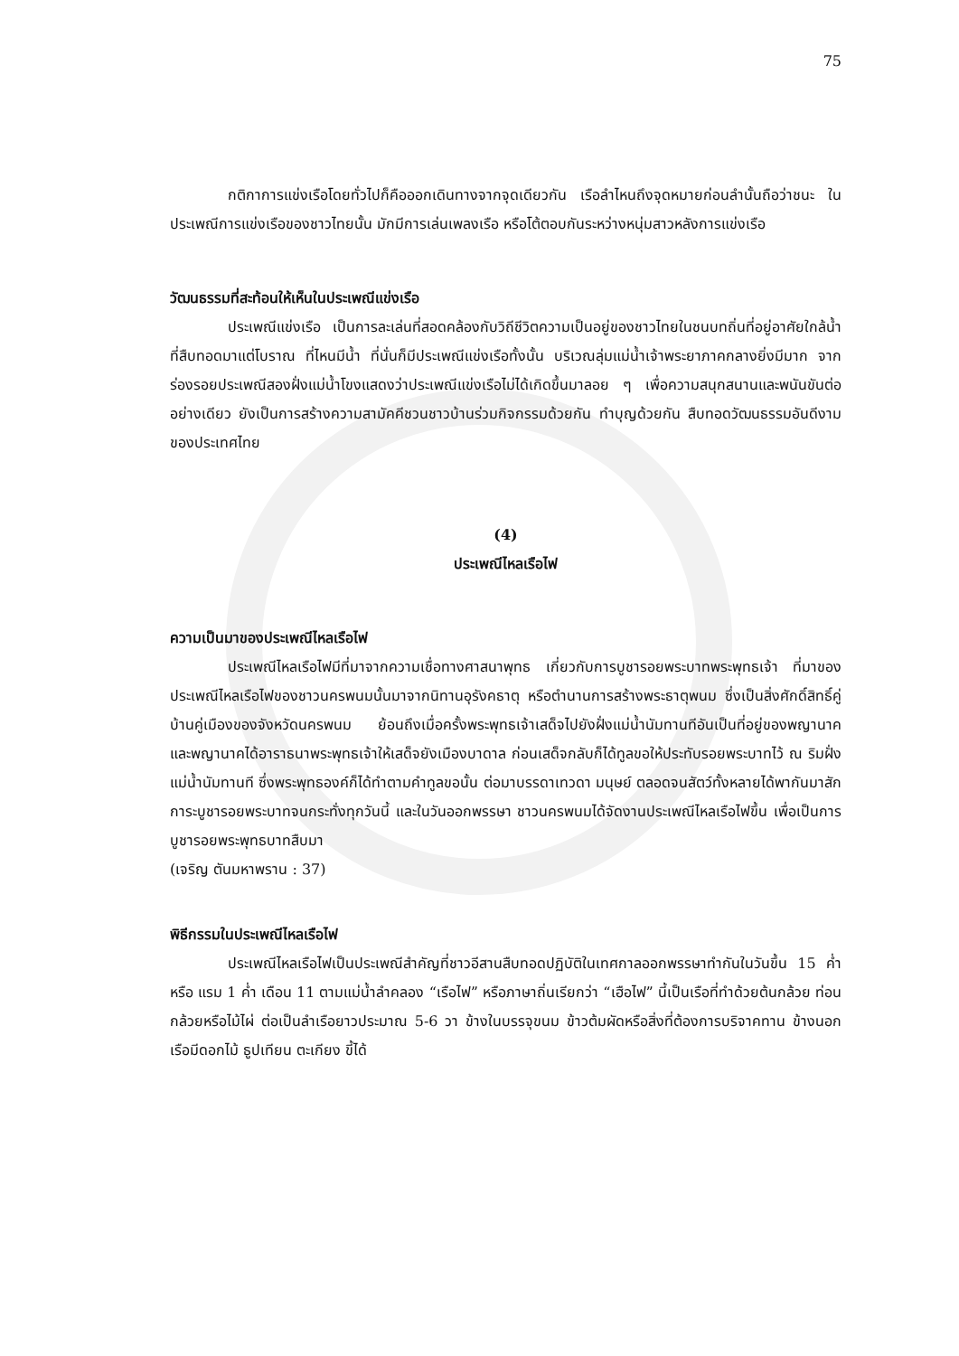75
กติกาการแข่งเรือโดยทั่วไปก็คือออกเดินทางจากจุดเดียวกัน เรือลำไหนถึงจุดหมายก่อนลำนั้นถือว่าชนะ ในประเพณีการแข่งเรือของชาวไทยนั้น มักมีการเล่นเพลงเรือ หรือโต้ตอบกันระหว่างหนุ่มสาวหลังการแข่งเรือ
วัฒนธรรมที่สะท้อนให้เห็นในประเพณีแข่งเรือ
ประเพณีแข่งเรือ เป็นการละเล่นที่สอดคล้องกับวิถีชีวิตความเป็นอยู่ของชาวไทยในชนบทถิ่นที่อยู่อาศัยใกล้น้ำที่สืบทอดมาแต่โบราณ ที่ไหนมีน้ำ ที่นั่นก็มีประเพณีแข่งเรือทั้งนั้น บริเวณลุ่มแม่น้ำเจ้าพระยาภาคกลางยิ่งมีมาก จากร่องรอยประเพณีสองฝั่งแม่น้ำโขงแสดงว่าประเพณีแข่งเรือไม่ได้เกิดขึ้นมาลอย ๆ เพื่อความสนุกสนานและพนันขันต่ออย่างเดียว ยังเป็นการสร้างความสามัคคีชวนชาวบ้านร่วมกิจกรรมด้วยกัน ทำบุญด้วยกัน สืบทอดวัฒนธรรมอันดีงามของประเทศไทย
(4)
ประเพณีไหลเรือไฟ
ความเป็นมาของประเพณีไหลเรือไฟ
ประเพณีไหลเรือไฟมีที่มาจากความเชื่อทางศาสนาพุทธ เกี่ยวกับการบูชารอยพระบาทพระพุทธเจ้า ที่มาของประเพณีไหลเรือไฟของชาวนครพนมนั้นมาจากนิทานอุรังคธาตุ หรือตำนานการสร้างพระธาตุพนม ซึ่งเป็นสิ่งศักดิ์สิทธิ์คู่บ้านคู่เมืองของจังหวัดนครพนม ย้อนถึงเมื่อครั้งพระพุทธเจ้าเสด็จไปยังฝั่งแม่น้ำนัมทานทีอันเป็นที่อยู่ของพญานาค และพญานาคได้อาราธนาพระพุทธเจ้าให้เสด็จยังเมืองบาดาล ก่อนเสด็จกลับก็ได้ทูลขอให้ประทับรอยพระบาทไว้ ณ ริมฝั่งแม่น้ำนัมทานที ซึ่งพระพุทธองค์ก็ได้ทำตามคำทูลขอนั้น ต่อมาบรรดาเทวดา มนุษย์ ตลอดจนสัตว์ทั้งหลายได้พากันมาสักการะบูชารอยพระบาทจนกระทั่งทุกวันนี้ และในวันออกพรรษา ชาวนครพนมได้จัดงานประเพณีไหลเรือไฟขึ้น เพื่อเป็นการบูชารอยพระพุทธบาทสืบมา
(เจริญ ตันมหาพราน : 37)
พิธีกรรมในประเพณีไหลเรือไฟ
ประเพณีไหลเรือไฟเป็นประเพณีสำคัญที่ชาวอีสานสืบทอดปฏิบัติในเทศกาลออกพรรษาทำกันในวันขึ้น 15 ค่ำ หรือ แรม 1 ค่ำ เดือน 11 ตามแม่น้ำลำคลอง “เรือไฟ” หรือภาษาถิ่นเรียกว่า “เฮือไฟ” นี้เป็นเรือที่ทำด้วยต้นกล้วย ท่อนกล้วยหรือไม้ไผ่ ต่อเป็นลำเรือยาวประมาณ 5-6 วา ข้างในบรรจุขนม ข้าวต้มผัดหรือสิ่งที่ต้องการบริจาคทาน ข้างนอกเรือมีดอกไม้ ธูปเทียน ตะเกียง ขี้ได้